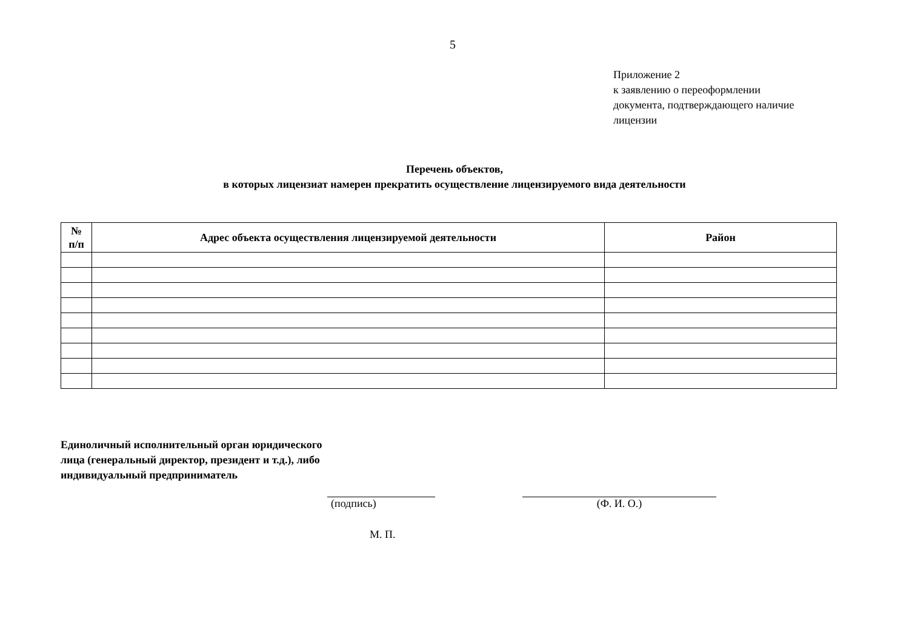5
Приложение 2
к заявлению о переоформлении
документа, подтверждающего наличие
лицензии
Перечень объектов,
в которых лицензиат намерен прекратить осуществление лицензируемого вида деятельности
| № п/п | Адрес объекта осуществления лицензируемой деятельности | Район |
| --- | --- | --- |
Единоличный исполнительный орган юридического лица (генеральный директор, президент и т.д.), либо индивидуальный предприниматель
(подпись) (Ф. И. О.)
М. П.